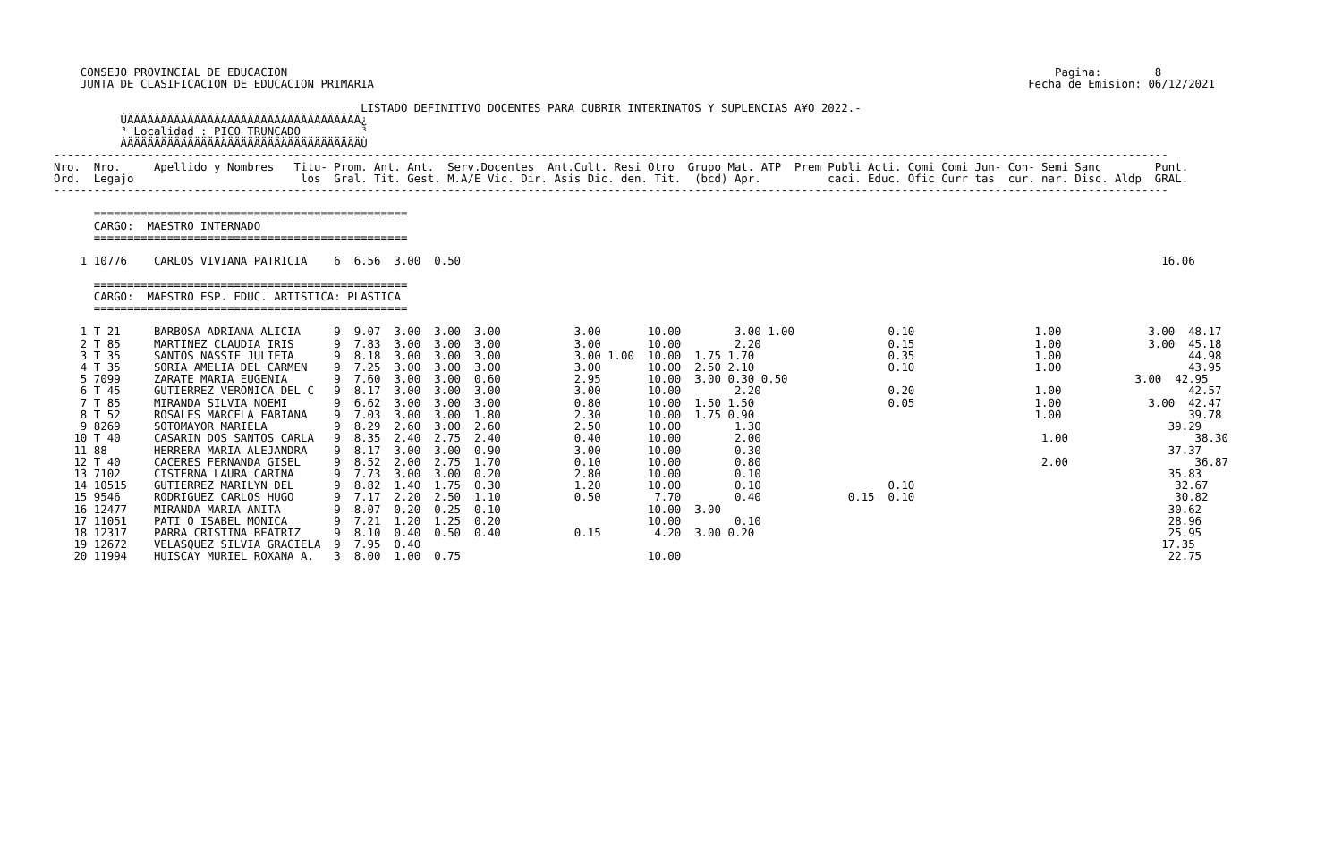CONSEJO PROVINCIAL DE EDUCACION                                                                                                                   Pagina:        8
    JUNTA DE CLASIFICACION DE EDUCACION PRIMARIA                                                                                                  Fecha de Emision: 06/12/2021

                                              LISTADO DEFINITIVO DOCENTES PARA CUBRIR INTERINATOS Y SUPLENCIAS A¥O 2022.-
          ÚÄÄÄÄÄÄÄÄÄÄÄÄÄÄÄÄÄÄÄÄÄÄÄÄÄÄÄÄÄÄÄÄÄÄÄ¿
          ³ Localidad : PICO TRUNCADO         ³
          ÀÄÄÄÄÄÄÄÄÄÄÄÄÄÄÄÄÄÄÄÄÄÄÄÄÄÄÄÄÄÄÄÄÄÄÄÙ
-----------------------------------------------------------------------------------------------------------------------------------------------------------------------
Nro.  Nro.     Apellido y Nombres   Titu- Prom. Ant. Ant.  Serv.Docentes  Ant.Cult. Resi Otro  Grupo Mat. ATP  Prem Publi Acti. Comi Comi Jun- Con- Semi Sanc        Punt.
Ord.  Legajo                         los  Gral. Tit. Gest. M.A/E Vic. Dir. Asis Dic. den. Tit.  (bcd) Apr.          caci. Educ. Ofic Curr tas  cur. nar. Disc. Aldp  GRAL.
-----------------------------------------------------------------------------------------------------------------------------------------------------------------------

      ===============================================
      CARGO:  MAESTRO INTERNADO
      ===============================================

    1 10776    CARLOS VIVIANA PATRICIA    6  6.56  3.00  0.50                                                                                                         16.06

      ===============================================
      CARGO:  MAESTRO ESP. EDUC. ARTISTICA: PLASTICA
      ===============================================

    1 T 21     BARBOSA ADRIANA ALICIA     9  9.07  3.00  3.00  3.00           3.00       10.00        3.00 1.00              0.10                  1.00             3.00  48.17
    2 T 85     MARTINEZ CLAUDIA IRIS      9  7.83  3.00  3.00  3.00           3.00       10.00        2.20                   0.15                  1.00             3.00  45.18
    3 T 35     SANTOS NASSIF JULIETA      9  8.18  3.00  3.00  3.00           3.00 1.00  10.00  1.75 1.70                    0.35                  1.00                   44.98
    4 T 35     SORIA AMELIA DEL CARMEN    9  7.25  3.00  3.00  3.00           3.00       10.00  2.50 2.10                    0.10                  1.00                   43.95
    5 7099     ZARATE MARIA EUGENIA       9  7.60  3.00  3.00  0.60           2.95       10.00  3.00 0.30 0.50                                                    3.00  42.95
    6 T 45     GUTIERREZ VERONICA DEL C   9  8.17  3.00  3.00  3.00           3.00       10.00        2.20                   0.20                  1.00                   42.57
    7 T 85     MIRANDA SILVIA NOEMI       9  6.62  3.00  3.00  3.00           0.80       10.00  1.50 1.50                    0.05                  1.00             3.00  42.47
    8 T 52     ROSALES MARCELA FABIANA    9  7.03  3.00  3.00  1.80           2.30       10.00  1.75 0.90                                          1.00                   39.78
    9 8269     SOTOMAYOR MARIELA          9  8.29  2.60  3.00  2.60           2.50       10.00        1.30                                                             39.29
   10 T 40     CASARIN DOS SANTOS CARLA   9  8.35  2.40  2.75  2.40           0.40       10.00        2.00                                          1.00                   38.30
   11 88       HERRERA MARIA ALEJANDRA    9  8.17  3.00  3.00  0.90           3.00       10.00        0.30                                                             37.37
   12 T 40     CACERES FERNANDA GISEL     9  8.52  2.00  2.75  1.70           0.10       10.00        0.80                                          2.00                   36.87
   13 7102     CISTERNA LAURA CARINA      9  7.73  3.00  3.00  0.20           2.80       10.00        0.10                                                             35.83
   14 10515    GUTIERREZ MARILYN DEL      9  8.82  1.40  1.75  0.30           1.20       10.00        0.10                   0.10                                       32.67
   15 9546     RODRIGUEZ CARLOS HUGO      9  7.17  2.20  2.50  1.10           0.50        7.70        0.40             0.15  0.10                                       30.82
   16 12477    MIRANDA MARIA ANITA        9  8.07  0.20  0.25  0.10                      10.00  3.00                                                                   30.62
   17 11051    PATI O ISABEL MONICA       9  7.21  1.20  1.25  0.20                      10.00        0.10                                                             28.96
   18 12317    PARRA CRISTINA BEATRIZ     9  8.10  0.40  0.50  0.40           0.15        4.20  3.00 0.20                                                              25.95
   19 12672    VELASQUEZ SILVIA GRACIELA  9  7.95  0.40                                                                                                               17.35
   20 11994    HUISCAY MURIEL ROXANA A.   3  8.00  1.00  0.75                            10.00                                                                         22.75